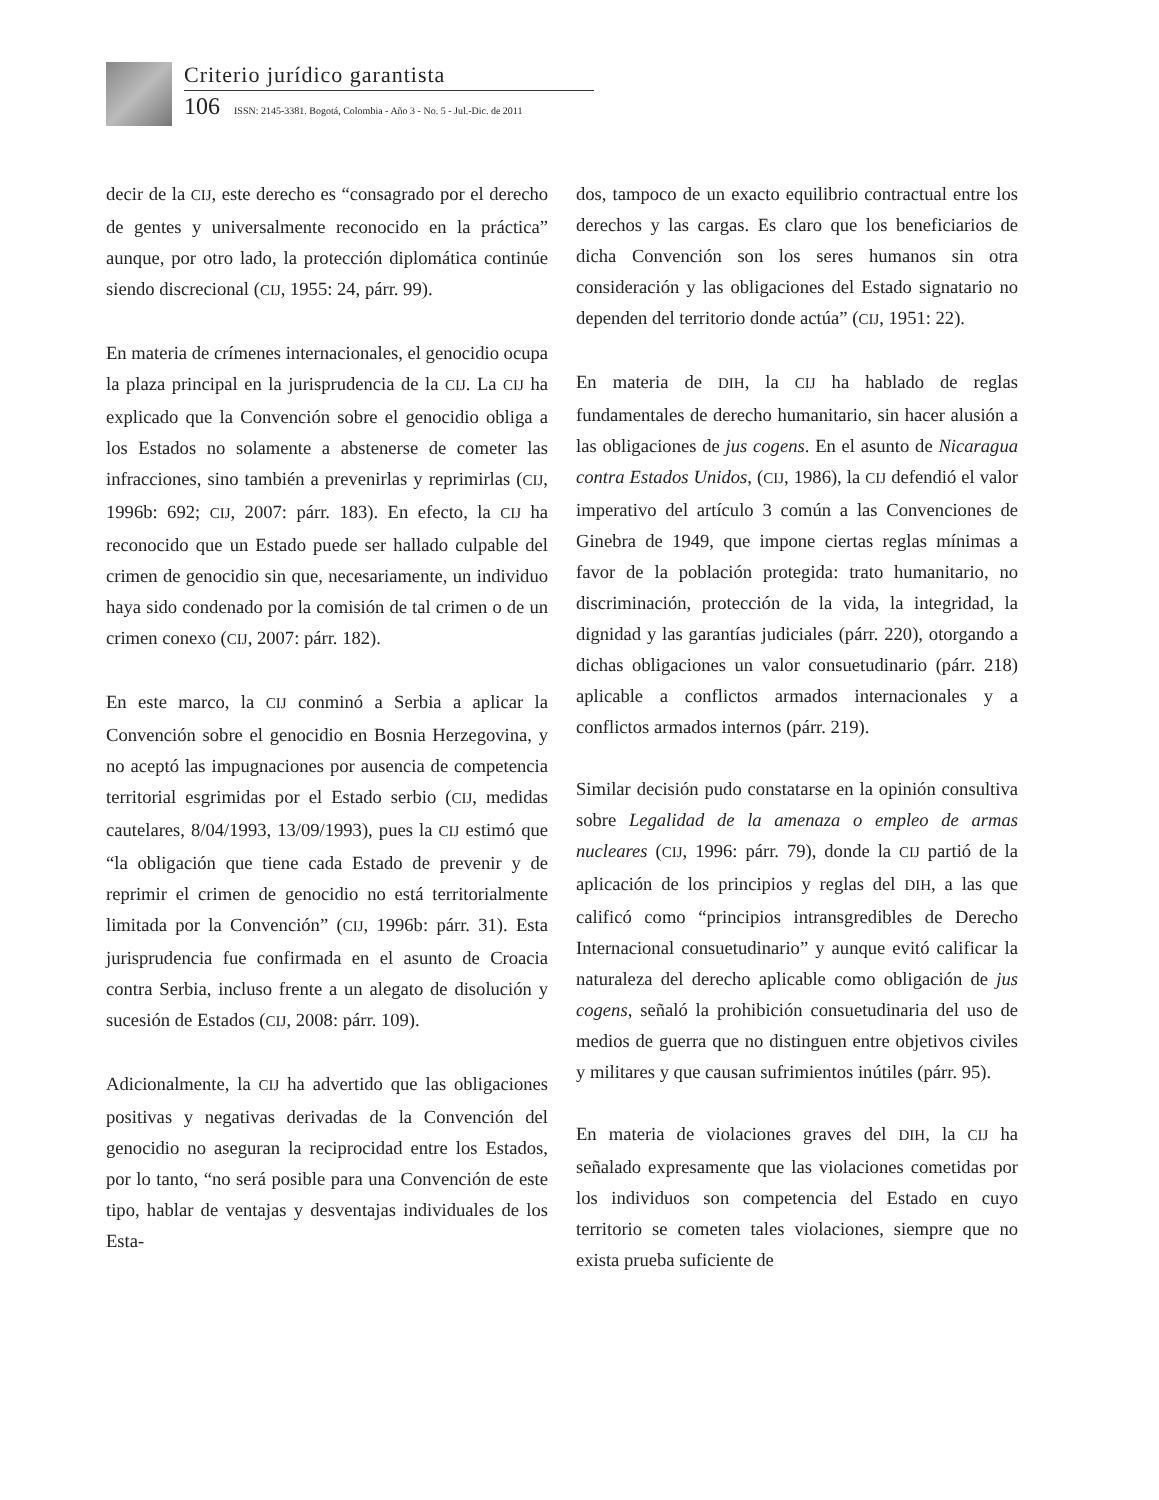Criterio jurídico garantista
106 ISSN: 2145-3381. Bogotá, Colombia - Año 3 - No. 5 - Jul.-Dic. de 2011
decir de la CIJ, este derecho es “consagrado por el derecho de gentes y universalmente reconocido en la práctica” aunque, por otro lado, la protección diplomática continúe siendo discrecional (CIJ, 1955: 24, párr. 99).
En materia de crímenes internacionales, el genocidio ocupa la plaza principal en la jurisprudencia de la CIJ. La CIJ ha explicado que la Convención sobre el genocidio obliga a los Estados no solamente a abstenerse de cometer las infracciones, sino también a prevenirlas y reprimirlas (CIJ, 1996b: 692; CIJ, 2007: párr. 183). En efecto, la CIJ ha reconocido que un Estado puede ser hallado culpable del crimen de genocidio sin que, necesariamente, un individuo haya sido condenado por la comisión de tal crimen o de un crimen conexo (CIJ, 2007: párr. 182).
En este marco, la CIJ conminó a Serbia a aplicar la Convención sobre el genocidio en Bosnia Herzegovina, y no aceptó las impugnaciones por ausencia de competencia territorial esgrimidas por el Estado serbio (CIJ, medidas cautelares, 8/04/1993, 13/09/1993), pues la CIJ estimó que “la obligación que tiene cada Estado de prevenir y de reprimir el crimen de genocidio no está territorialmente limitada por la Convención” (CIJ, 1996b: párr. 31). Esta jurisprudencia fue confirmada en el asunto de Croacia contra Serbia, incluso frente a un alegato de disolución y sucesión de Estados (CIJ, 2008: párr. 109).
Adicionalmente, la CIJ ha advertido que las obligaciones positivas y negativas derivadas de la Convención del genocidio no aseguran la reciprocidad entre los Estados, por lo tanto, “no será posible para una Convención de este tipo, hablar de ventajas y desventajas individuales de los Esta-
dos, tampoco de un exacto equilibrio contractual entre los derechos y las cargas. Es claro que los beneficiarios de dicha Convención son los seres humanos sin otra consideración y las obligaciones del Estado signatario no dependen del territorio donde actúa” (CIJ, 1951: 22).
En materia de DIH, la CIJ ha hablado de reglas fundamentales de derecho humanitario, sin hacer alusión a las obligaciones de jus cogens. En el asunto de Nicaragua contra Estados Unidos, (CIJ, 1986), la CIJ defendió el valor imperativo del artículo 3 común a las Convenciones de Ginebra de 1949, que impone ciertas reglas mínimas a favor de la población protegida: trato humanitario, no discriminación, protección de la vida, la integridad, la dignidad y las garantías judiciales (párr. 220), otorgando a dichas obligaciones un valor consuetudinario (párr. 218) aplicable a conflictos armados internacionales y a conflictos armados internos (párr. 219).
Similar decisión pudo constatarse en la opinión consultiva sobre Legalidad de la amenaza o empleo de armas nucleares (CIJ, 1996: párr. 79), donde la CIJ partió de la aplicación de los principios y reglas del DIH, a las que calificó como “principios intransgredibles de Derecho Internacional consuetudinario” y aunque evitó calificar la naturaleza del derecho aplicable como obligación de jus cogens, señaló la prohibición consuetudinaria del uso de medios de guerra que no distinguen entre objetivos civiles y militares y que causan sufrimientos inútiles (párr. 95).
En materia de violaciones graves del DIH, la CIJ ha señalado expresamente que las violaciones cometidas por los individuos son competencia del Estado en cuyo territorio se cometen tales violaciones, siempre que no exista prueba suficiente de